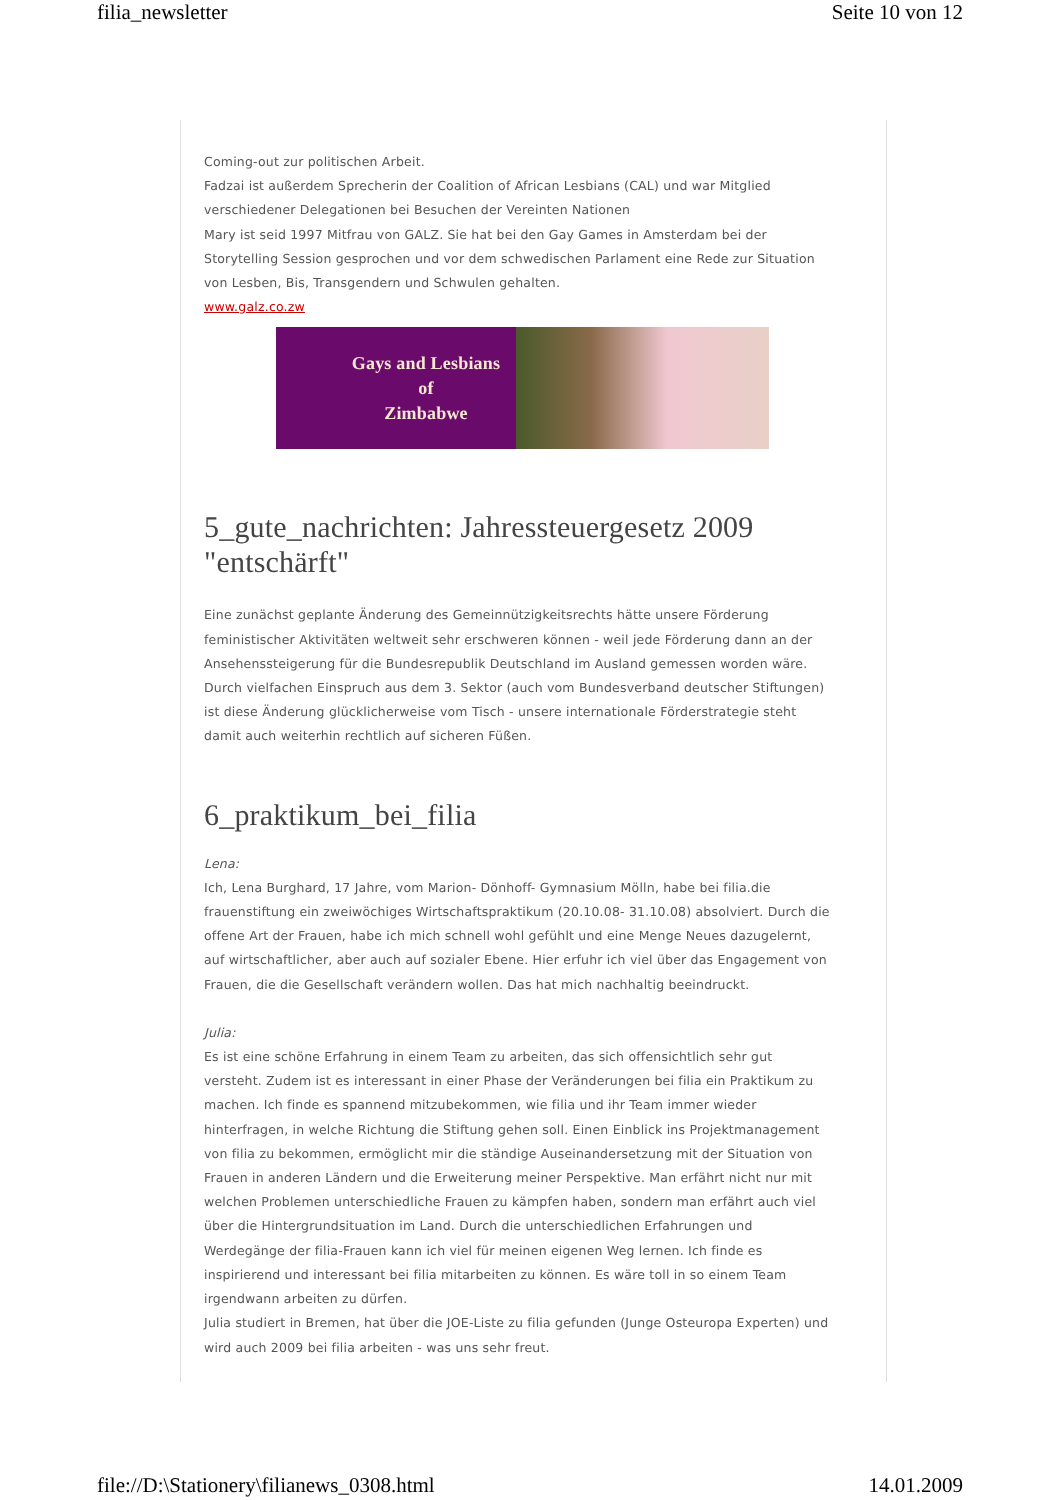filia_newsletter Seite 10 von 12
Coming-out zur politischen Arbeit.
Fadzai ist außerdem Sprecherin der Coalition of African Lesbians (CAL) und war Mitglied verschiedener Delegationen bei Besuchen der Vereinten Nationen
Mary ist seid 1997 Mitfrau von GALZ. Sie hat bei den Gay Games in Amsterdam bei der Storytelling Session gesprochen und vor dem schwedischen Parlament eine Rede zur Situation von Lesben, Bis, Transgendern und Schwulen gehalten.
www.galz.co.zw
Gays and Lesbians
of
Zimbabwe
5_gute_nachrichten: Jahressteuergesetz 2009 "entschärft"
Eine zunächst geplante Änderung des Gemeinnützigkeitsrechts hätte unsere Förderung feministischer Aktivitäten weltweit sehr erschweren können - weil jede Förderung dann an der Ansehenssteigerung für die Bundesrepublik Deutschland im Ausland gemessen worden wäre. Durch vielfachen Einspruch aus dem 3. Sektor (auch vom Bundesverband deutscher Stiftungen) ist diese Änderung glücklicherweise vom Tisch - unsere internationale Förderstrategie steht damit auch weiterhin rechtlich auf sicheren Füßen.
6_praktikum_bei_filia
Lena:
Ich, Lena Burghard, 17 Jahre, vom Marion- Dönhoff- Gymnasium Mölln, habe bei filia.die frauenstiftung ein zweiwöchiges Wirtschaftspraktikum (20.10.08- 31.10.08) absolviert. Durch die offene Art der Frauen, habe ich mich schnell wohl gefühlt und eine Menge Neues dazugelernt, auf wirtschaftlicher, aber auch auf sozialer Ebene. Hier erfuhr ich viel über das Engagement von Frauen, die die Gesellschaft verändern wollen. Das hat mich nachhaltig beeindruckt.
Julia:
Es ist eine schöne Erfahrung in einem Team zu arbeiten, das sich offensichtlich sehr gut versteht. Zudem ist es interessant in einer Phase der Veränderungen bei filia ein Praktikum zu machen. Ich finde es spannend mitzubekommen, wie filia und ihr Team immer wieder hinterfragen, in welche Richtung die Stiftung gehen soll. Einen Einblick ins Projektmanagement von filia zu bekommen, ermöglicht mir die ständige Auseinandersetzung mit der Situation von Frauen in anderen Ländern und die Erweiterung meiner Perspektive. Man erfährt nicht nur mit welchen Problemen unterschiedliche Frauen zu kämpfen haben, sondern man erfährt auch viel über die Hintergrundsituation im Land. Durch die unterschiedlichen Erfahrungen und Werdegänge der filia-Frauen kann ich viel für meinen eigenen Weg lernen. Ich finde es inspirierend und interessant bei filia mitarbeiten zu können. Es wäre toll in so einem Team irgendwann arbeiten zu dürfen.
Julia studiert in Bremen, hat über die JOE-Liste zu filia gefunden (Junge Osteuropa Experten) und wird auch 2009 bei filia arbeiten - was uns sehr freut.
file://D:\Stationery\filianews_0308.html 14.01.2009